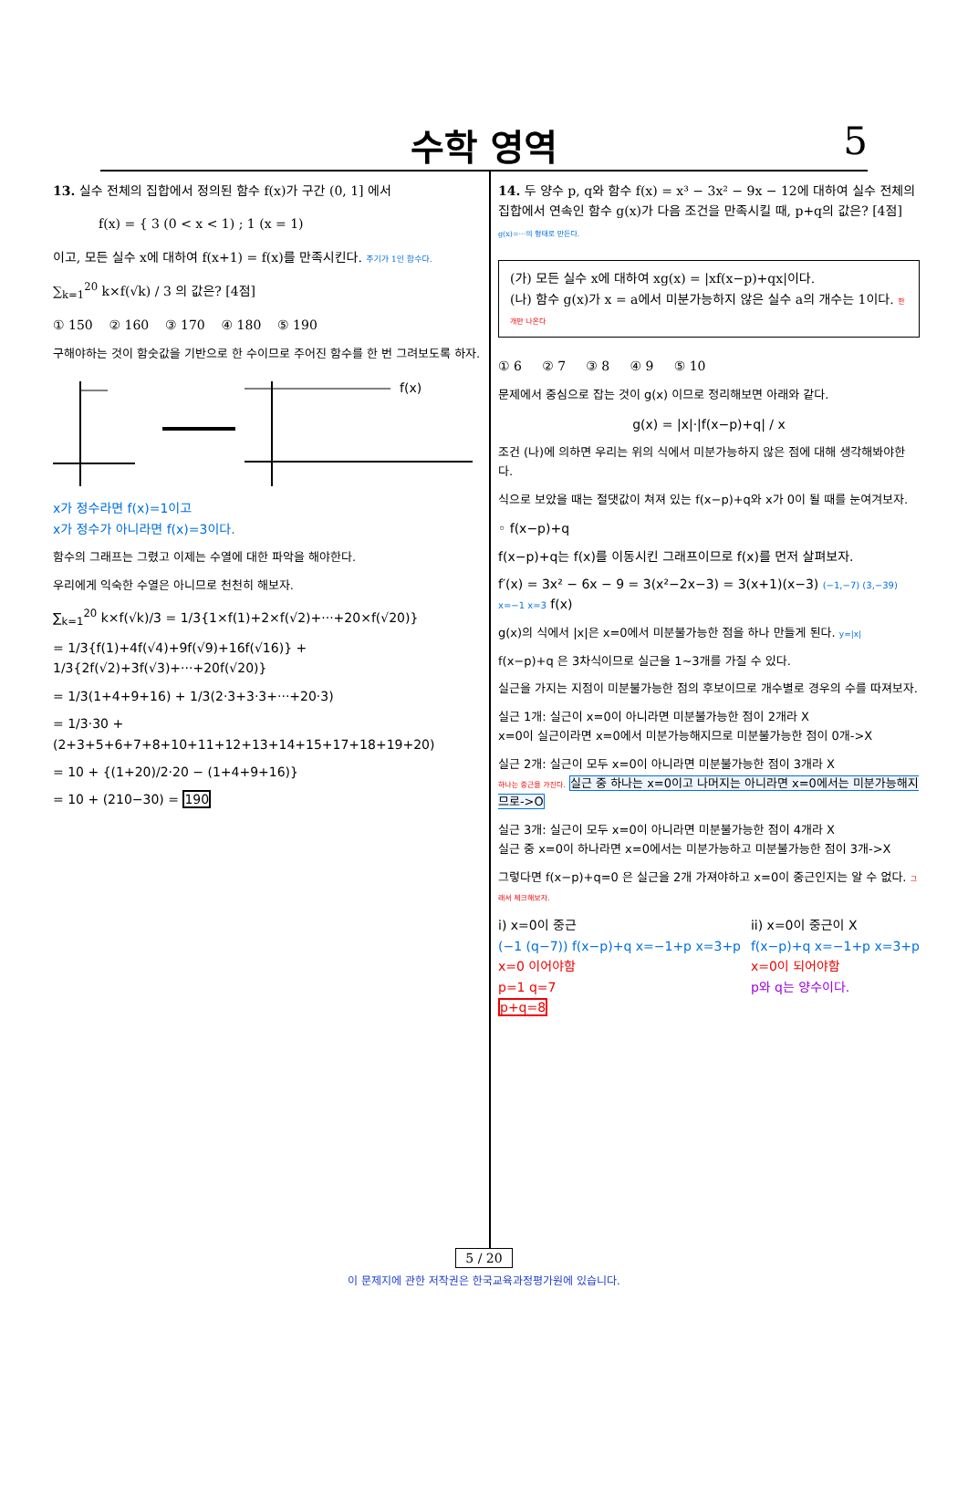수학 영역
5
13. 실수 전체의 집합에서 정의된 함수 f(x)가 구간 (0, 1] 에서
f(x) = { 3 (0 < x < 1) ; 1 (x = 1)
이고, 모든 실수 x에 대하여 f(x+1) = f(x)를 만족시킨다. 주기가 1인 함수다.
∑<sub>k=1</sub><sup>20</sup> k×f(√k) / 3 의 값은? [4점]
① 150 ② 160 ③ 170 ④ 180 ⑤ 190
구해야하는 것이 함숫값을 기반으로 한 수이므로 주어진 함수를 한 번 그려보도록 하자.
f(x)
x가 정수라면 f(x)=1이고
x가 정수가 아니라면 f(x)=3이다.
함수의 그래프는 그렸고 이제는 수열에 대한 파악을 해야한다.
우리에게 익숙한 수열은 아니므로 천천히 해보자.
∑<sub>k=1</sub><sup>20</sup> k×f(√k)/3 = 1/3{1×f(1)+2×f(√2)+···+20×f(√20)}
= 1/3{f(1)+4f(√4)+9f(√9)+16f(√16)} + 1/3{2f(√2)+3f(√3)+···+20f(√20)}
= 1/3(1+4+9+16) + 1/3(2·3+3·3+···+20·3)
= 1/3·30 + (2+3+5+6+7+8+10+11+12+13+14+15+17+18+19+20)
= 10 + {(1+20)/2·20 − (1+4+9+16)}
= 10 + (210−30) = 190
14. 두 양수 p, q와 함수 f(x) = x³ − 3x² − 9x − 12에 대하여 실수 전체의 집합에서 연속인 함수 g(x)가 다음 조건을 만족시킬 때, p+q의 값은? [4점] g(x)=···의 형태로 만든다.
(가) 모든 실수 x에 대하여 xg(x) = |xf(x−p)+qx|이다.
(나) 함수 g(x)가 x = a에서 미분가능하지 않은 실수 a의 개수는 1이다. 한 개만 나온다
① 6 ② 7 ③ 8 ④ 9 ⑤ 10
문제에서 중심으로 잡는 것이 g(x) 이므로 정리해보면 아래와 같다.
g(x) = |x|·|f(x−p)+q| / x
조건 (나)에 의하면 우리는 위의 식에서 미분가능하지 않은 점에 대해 생각해봐야한다.
식으로 보았을 때는 절댓값이 쳐져 있는 f(x−p)+q와 x가 0이 될 때를 눈여겨보자.
◦ f(x−p)+q
f(x−p)+q는 f(x)를 이동시킨 그래프이므로 f(x)를 먼저 살펴보자.
f′(x) = 3x² − 6x − 9 = 3(x²−2x−3) = 3(x+1)(x−3) (−1,−7) (3,−39) x=−1 x=3 f(x)
g(x)의 식에서 |x|은 x=0에서 미분불가능한 점을 하나 만들게 된다. y=|x|
f(x−p)+q 은 3차식이므로 실근을 1~3개를 가질 수 있다.
실근을 가지는 지점이 미분불가능한 점의 후보이므로 개수별로 경우의 수를 따져보자.
실근 1개: 실근이 x=0이 아니라면 미분불가능한 점이 2개라 X
x=0이 실근이라면 x=0에서 미분가능해지므로 미분불가능한 점이 0개->X
실근 2개: 실근이 모두 x=0이 아니라면 미분불가능한 점이 3개라 X
하나는 중근을 가진다. 실근 중 하나는 x=0이고 나머지는 아니라면 x=0에서는 미분가능해지므로->O
실근 3개: 실근이 모두 x=0이 아니라면 미분불가능한 점이 4개라 X
실근 중 x=0이 하나라면 x=0에서는 미분가능하고 미분불가능한 점이 3개->X
그렇다면 f(x−p)+q=0 은 실근을 2개 가져야하고 x=0이 중근인지는 알 수 없다. 그래서 체크해보자.
i) x=0이 중근
(−1 (q−7)) f(x−p)+q x=−1+p x=3+p
x=0 이어야함
p=1 q=7
p+q=8 ii) x=0이 중근이 X
f(x−p)+q x=−1+p x=3+p
x=0이 되어야함
p와 q는 양수이다.
5 / 20
이 문제지에 관한 저작권은 한국교육과정평가원에 있습니다.